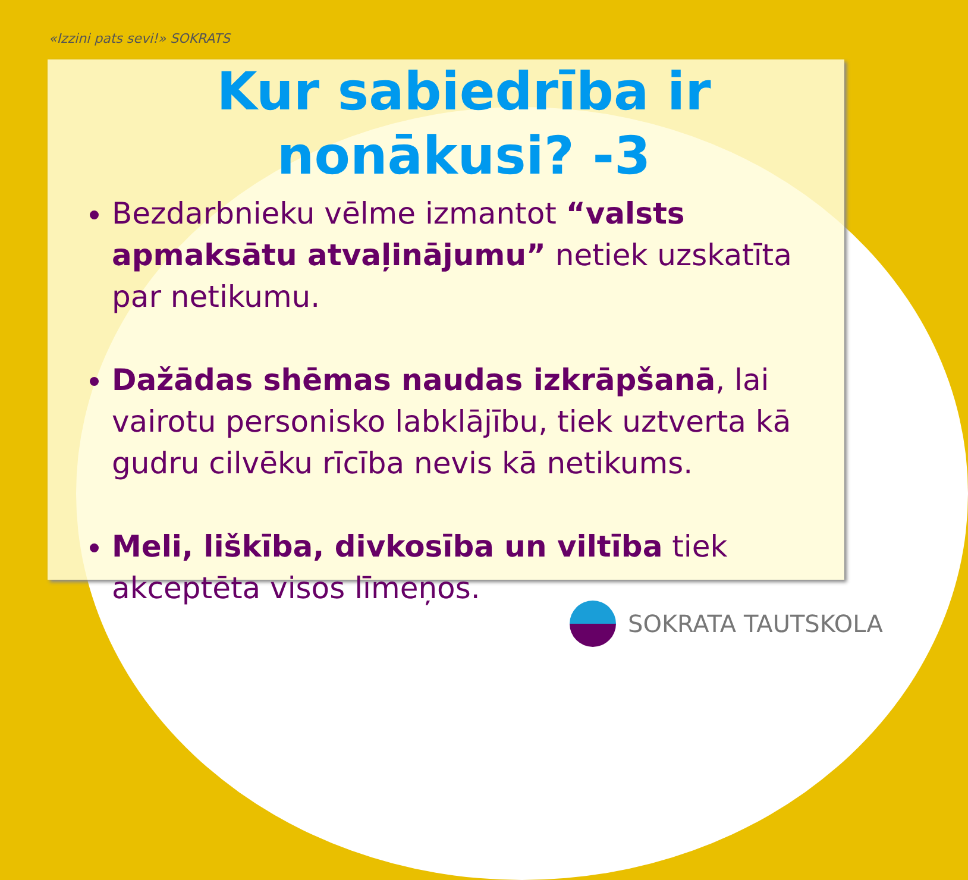«Izzini pats sevi!» SOKRATS
Kur sabiedrība ir nonākusi? -3
Bezdarbnieku vēlme izmantot “valsts apmaksātu atvaļinājumu” netiek uzskatīta par netikumu.
Dažādas shēmas naudas izkrāpšanā, lai vairotu personisko labklājību, tiek uztverta kā gudru cilvēku rīcība nevis kā netikums.
Meli, liškība, divkosība un viltība tiek akceptēta visos līmeņos.
SOKRATA TAUTSKOLA